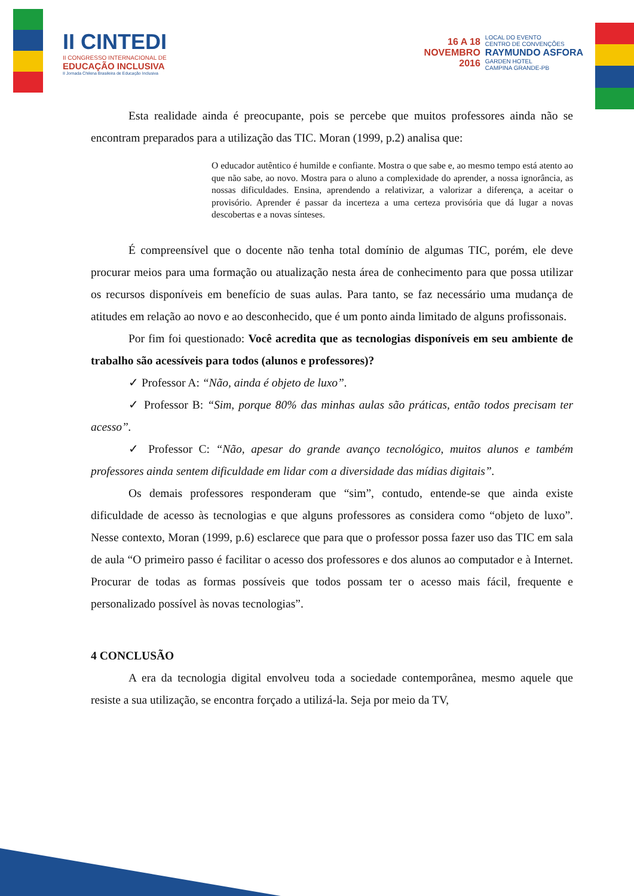II CINTEDI
II CONGRESSO INTERNACIONAL DE
EDUCAÇÃO INCLUSIVA
II Jornada Chilena Brasileira de Educação Inclusiva
16 A 18
NOVEMBRO
2016
LOCAL DO EVENTO
CENTRO DE CONVENÇÕES
RAYMUNDO ASFORA
GARDEN HOTEL
CAMPINA GRANDE-PB
Esta realidade ainda é preocupante, pois se percebe que muitos professores ainda não se encontram preparados para a utilização das TIC. Moran (1999, p.2) analisa que:
O educador autêntico é humilde e confiante. Mostra o que sabe e, ao mesmo tempo está atento ao que não sabe, ao novo. Mostra para o aluno a complexidade do aprender, a nossa ignorância, as nossas dificuldades. Ensina, aprendendo a relativizar, a valorizar a diferença, a aceitar o provisório. Aprender é passar da incerteza a uma certeza provisória que dá lugar a novas descobertas e a novas sínteses.
É compreensível que o docente não tenha total domínio de algumas TIC, porém, ele deve procurar meios para uma formação ou atualização nesta área de conhecimento para que possa utilizar os recursos disponíveis em benefício de suas aulas. Para tanto, se faz necessário uma mudança de atitudes em relação ao novo e ao desconhecido, que é um ponto ainda limitado de alguns profissonais.
Por fim foi questionado: Você acredita que as tecnologias disponíveis em seu ambiente de trabalho são acessíveis para todos (alunos e professores)?
✓ Professor A: “Não, ainda é objeto de luxo”.
✓ Professor B: “Sim, porque 80% das minhas aulas são práticas, então todos precisam ter acesso”.
✓ Professor C: “Não, apesar do grande avanço tecnológico, muitos alunos e também professores ainda sentem dificuldade em lidar com a diversidade das mídias digitais”.
Os demais professores responderam que “sim”, contudo, entende-se que ainda existe dificuldade de acesso às tecnologias e que alguns professores as considera como “objeto de luxo”. Nesse contexto, Moran (1999, p.6) esclarece que para que o professor possa fazer uso das TIC em sala de aula “O primeiro passo é facilitar o acesso dos professores e dos alunos ao computador e à Internet. Procurar de todas as formas possíveis que todos possam ter o acesso mais fácil, frequente e personalizado possível às novas tecnologias”.
4 CONCLUSÃO
A era da tecnologia digital envolveu toda a sociedade contemporânea, mesmo aquele que resiste a sua utilização, se encontra forçado a utilizá-la. Seja por meio da TV,